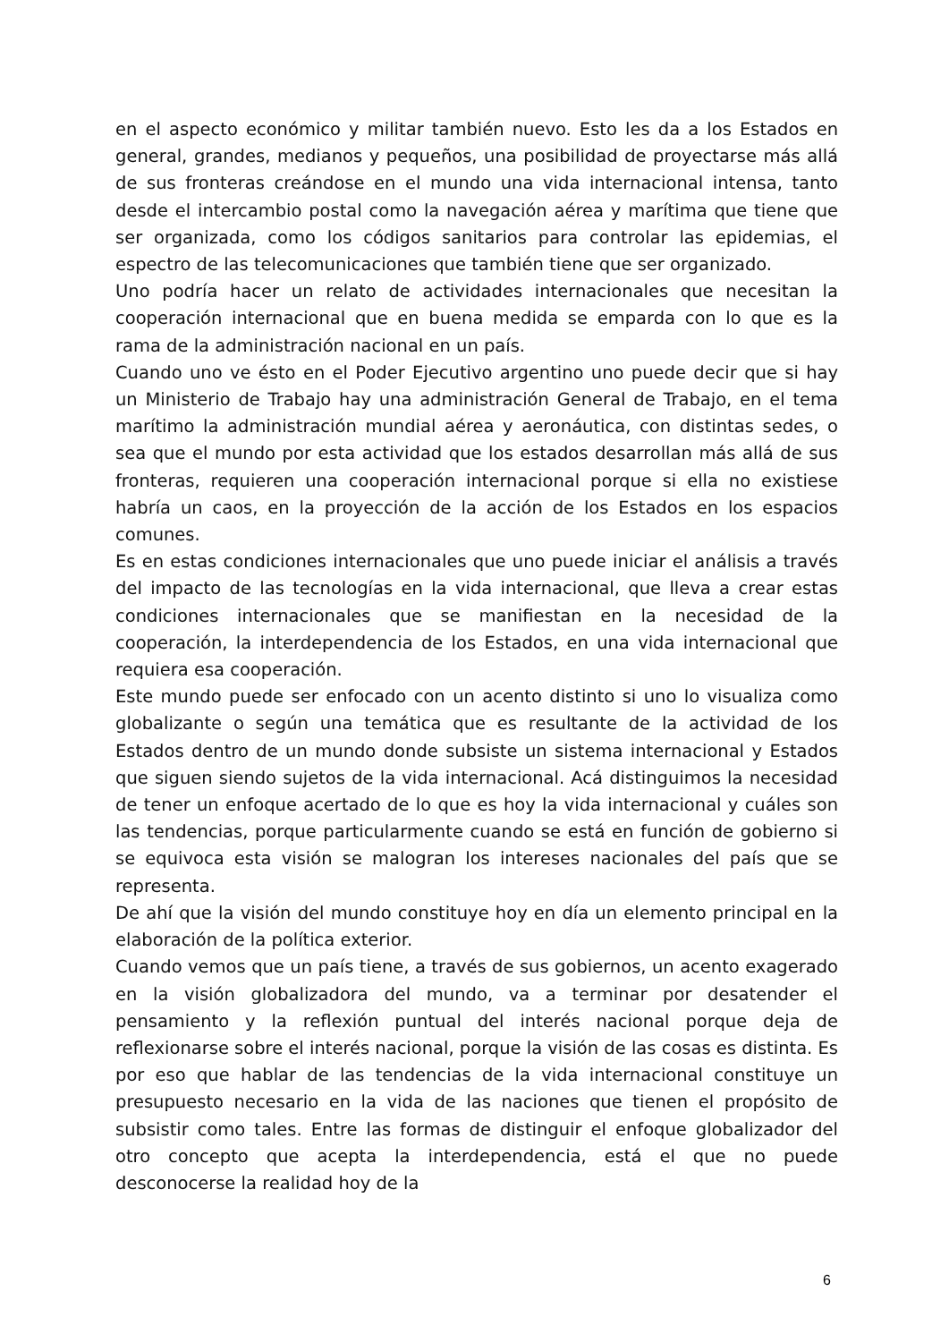en el aspecto económico y militar también nuevo. Esto les da a los Estados en general, grandes, medianos y pequeños, una posibilidad de proyectarse más allá de sus fronteras creándose en el mundo una vida internacional intensa, tanto desde el intercambio postal como la navegación aérea y marítima que tiene que ser organizada, como los códigos sanitarios para controlar las epidemias, el espectro de las telecomunicaciones que también tiene que ser organizado.
Uno podría hacer un relato de actividades internacionales que necesitan la cooperación internacional que en buena medida se emparda con lo que es la rama de la administración nacional en un país.
Cuando uno ve ésto en el Poder Ejecutivo argentino uno puede decir que si hay un Ministerio de Trabajo hay una administración General de Trabajo, en el tema marítimo la administración mundial aérea y aeronáutica, con distintas sedes, o sea que el mundo por esta actividad que los estados desarrollan más allá de sus fronteras, requieren una cooperación internacional porque si ella no existiese habría un caos, en la proyección de la acción de los Estados en los espacios comunes.
Es en estas condiciones internacionales que uno puede iniciar el análisis a través del impacto de las tecnologías en la vida internacional, que lleva a crear estas condiciones internacionales que se manifiestan en la necesidad de la cooperación, la interdependencia de los Estados, en una vida internacional que requiera esa cooperación.
Este mundo puede ser enfocado con un acento distinto si uno lo visualiza como globalizante o según una temática que es resultante de la actividad de los Estados dentro de un mundo donde subsiste un sistema internacional y Estados que siguen siendo sujetos de la vida internacional. Acá distinguimos la necesidad de tener un enfoque acertado de lo que es hoy la vida internacional y cuáles son las tendencias, porque particularmente cuando se está en función de gobierno si se equivoca esta visión se malogran los intereses nacionales del país que se representa.
De ahí que la visión del mundo constituye hoy en día un elemento principal en la elaboración de la política exterior.
Cuando vemos que un país tiene, a través de sus gobiernos, un acento exagerado en la visión globalizadora del mundo, va a terminar por desatender el pensamiento y la reflexión puntual del interés nacional porque deja de reflexionarse sobre el interés nacional, porque la visión de las cosas es distinta. Es por eso que hablar de las tendencias de la vida internacional constituye un presupuesto necesario en la vida de las naciones que tienen el propósito de subsistir como tales. Entre las formas de distinguir el enfoque globalizador del otro concepto que acepta la interdependencia, está el que no puede desconocerse la realidad hoy de la
6